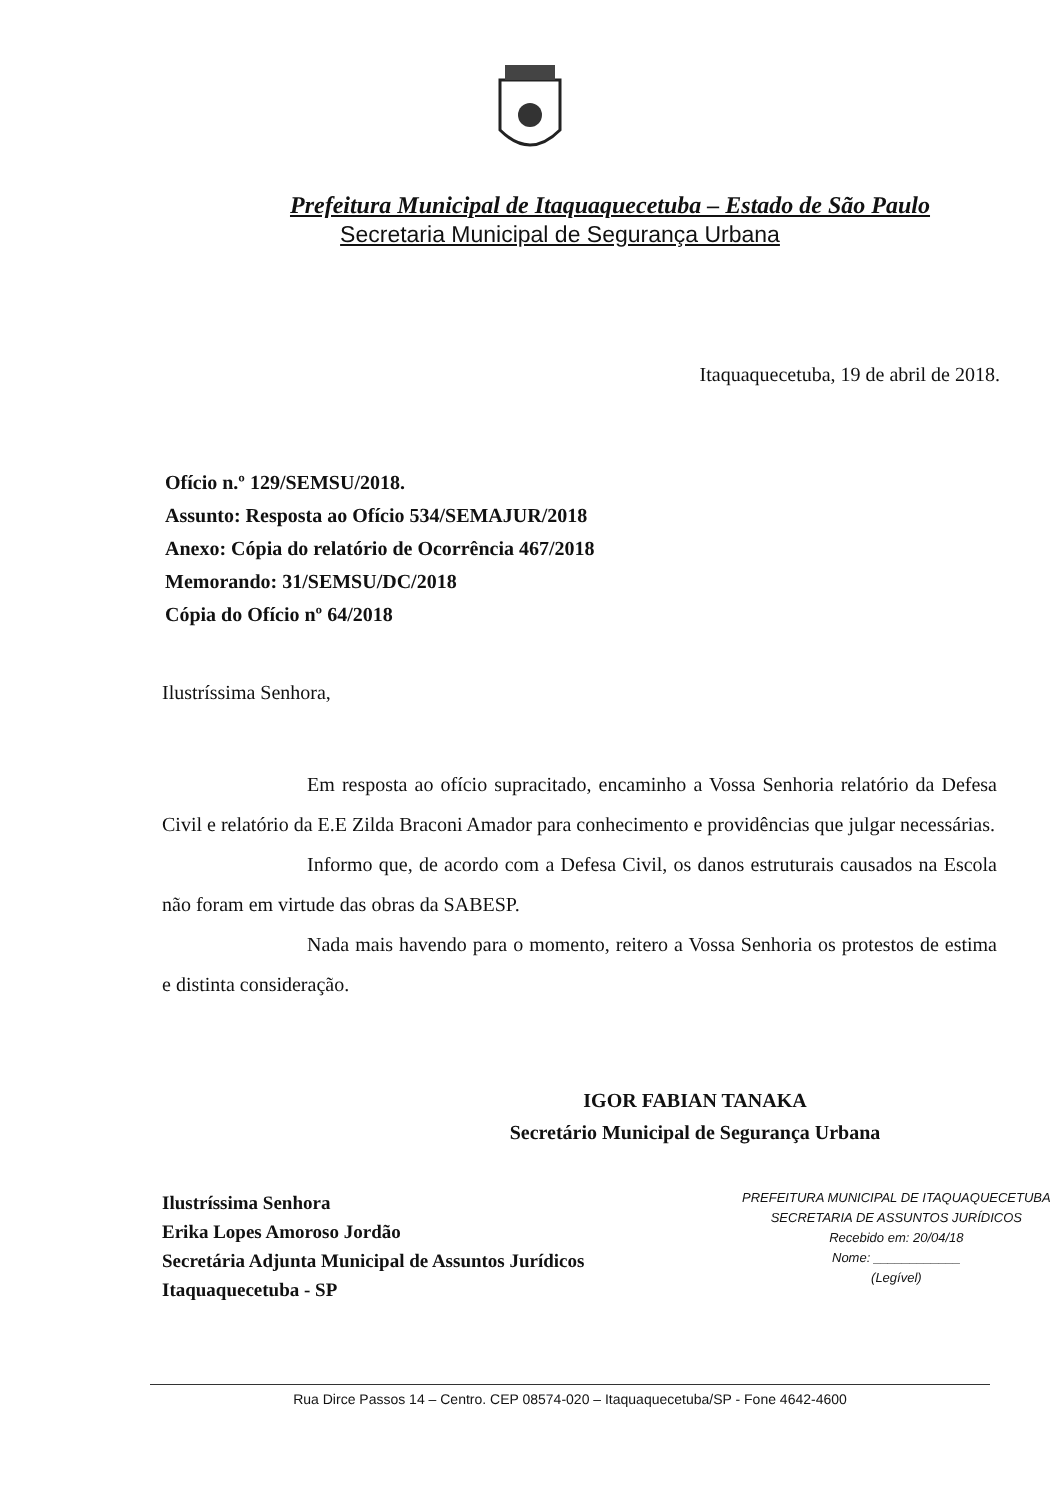Prefeitura Municipal de Itaquaquecetuba – Estado de São Paulo
Secretaria Municipal de Segurança Urbana
Itaquaquecetuba, 19 de abril de 2018.
Ofício n.º 129/SEMSU/2018.
Assunto: Resposta ao Ofício 534/SEMAJUR/2018
Anexo: Cópia do relatório de Ocorrência 467/2018
Memorando: 31/SEMSU/DC/2018
Cópia do Ofício nº 64/2018
Ilustríssima Senhora,
Em resposta ao ofício supracitado, encaminho a Vossa Senhoria relatório da Defesa Civil e relatório da E.E Zilda Braconi Amador para conhecimento e providências que julgar necessárias.
Informo que, de acordo com a Defesa Civil, os danos estruturais causados na Escola não foram em virtude das obras da SABESP.
Nada mais havendo para o momento, reitero a Vossa Senhoria os protestos de estima e distinta consideração.
IGOR FABIAN TANAKA
Secretário Municipal de Segurança Urbana
Ilustríssima Senhora
Erika Lopes Amoroso Jordão
Secretária Adjunta Municipal de Assuntos Jurídicos
Itaquaquecetuba - SP
PREFEITURA MUNICIPAL DE ITAQUAQUECETUBA
SECRETARIA DE ASSUNTOS JURÍDICOS
Recebido em: 20/04/18
Nome: ____________
(Legível)
Rua Dirce Passos 14 – Centro. CEP 08574-020 – Itaquaquecetuba/SP - Fone 4642-4600